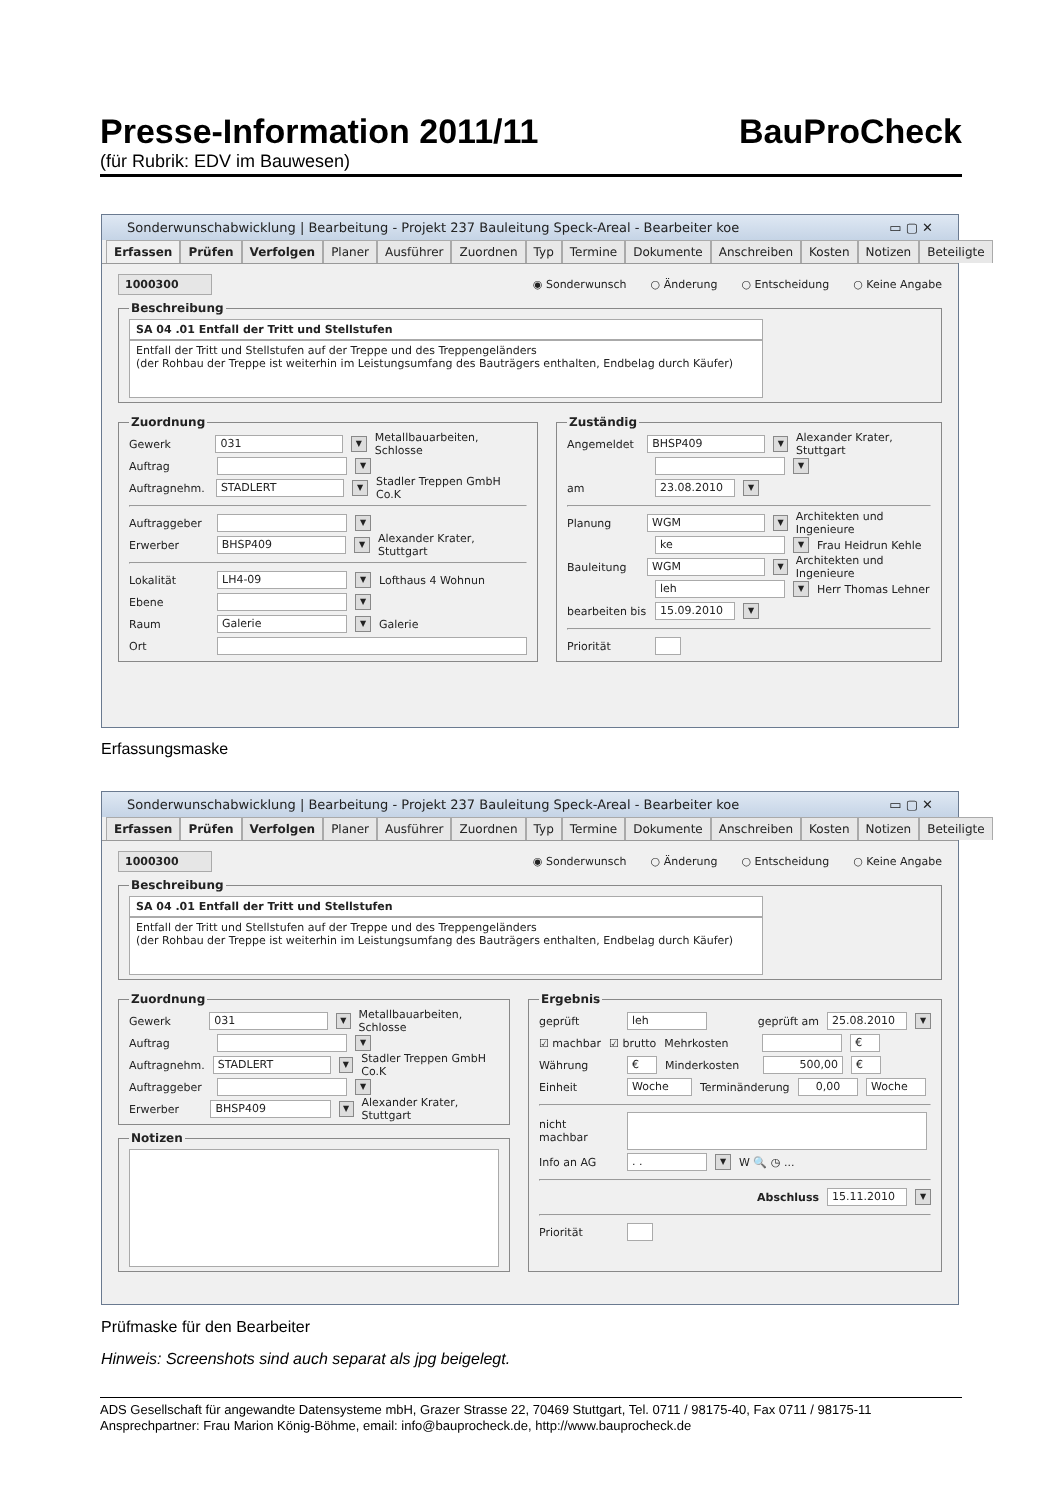Presse-Information 2011/11 BauProCheck
(für Rubrik: EDV im Bauwesen)
Sonderwunschabwicklung | Bearbeitung - Projekt 237 Bauleitung Speck-Areal - Bearbeiter koe ▭ ▢ ✕
Erfassen Prüfen Verfolgen Planer Ausführer Zuordnen Typ Termine Dokumente Anschreiben Kosten Notizen Beteiligte
1000300 ◉ Sonderwunsch ○ Änderung ○ Entscheidung ○ Keine Angabe
Beschreibung
SA 04 .01 Entfall der Tritt und Stellstufen
Entfall der Tritt und Stellstufen auf der Treppe und des Treppengeländers
(der Rohbau der Treppe ist weiterhin im Leistungsumfang des Bauträgers enthalten, Endbelag durch Käufer)
Zuordnung
Gewerk 031 ▼ Metallbauarbeiten, Schlosse
Auftrag ▼
Auftragnehm. STADLERT ▼ Stadler Treppen GmbH Co.K
Auftraggeber ▼
Erwerber BHSP409 ▼ Alexander Krater, Stuttgart
Lokalität LH4-09 ▼ Lofthaus 4 Wohnun
Ebene ▼
Raum Galerie ▼ Galerie
Ort
Zuständig
Angemeldet BHSP409 ▼ Alexander Krater, Stuttgart
▼
am 23.08.2010 ▼
Planung WGM ▼ Architekten und Ingenieure
ke ▼ Frau Heidrun Kehle
Bauleitung WGM ▼ Architekten und Ingenieure
leh ▼ Herr Thomas Lehner
bearbeiten bis 15.09.2010 ▼
Priorität
Erfassungsmaske
Sonderwunschabwicklung | Bearbeitung - Projekt 237 Bauleitung Speck-Areal - Bearbeiter koe ▭ ▢ ✕
Erfassen Prüfen Verfolgen Planer Ausführer Zuordnen Typ Termine Dokumente Anschreiben Kosten Notizen Beteiligte
1000300 ◉ Sonderwunsch ○ Änderung ○ Entscheidung ○ Keine Angabe
Beschreibung
SA 04 .01 Entfall der Tritt und Stellstufen
Entfall der Tritt und Stellstufen auf der Treppe und des Treppengeländers
(der Rohbau der Treppe ist weiterhin im Leistungsumfang des Bauträgers enthalten, Endbelag durch Käufer)
Zuordnung
Gewerk 031 ▼ Metallbauarbeiten, Schlosse
Auftrag ▼
Auftragnehm. STADLERT ▼ Stadler Treppen GmbH Co.K
Auftraggeber ▼
Erwerber BHSP409 ▼ Alexander Krater, Stuttgart
Notizen
Ergebnis
geprüft leh geprüft am 25.08.2010 ▼
☑ machbar ☑ brutto Mehrkosten €
Währung € Minderkosten 500,00 €
Einheit Woche Terminänderung 0,00 Woche
nicht
machbar
Info an AG. . ▼ W 🔍 ◷ ...
Abschluss 15.11.2010 ▼
Priorität
Prüfmaske für den Bearbeiter
Hinweis: Screenshots sind auch separat als jpg beigelegt.
ADS Gesellschaft für angewandte Datensysteme mbH, Grazer Strasse 22, 70469 Stuttgart, Tel. 0711 / 98175-40, Fax 0711 / 98175-11
Ansprechpartner: Frau Marion König-Böhme, email: info@bauprocheck.de, http://www.bauprocheck.de